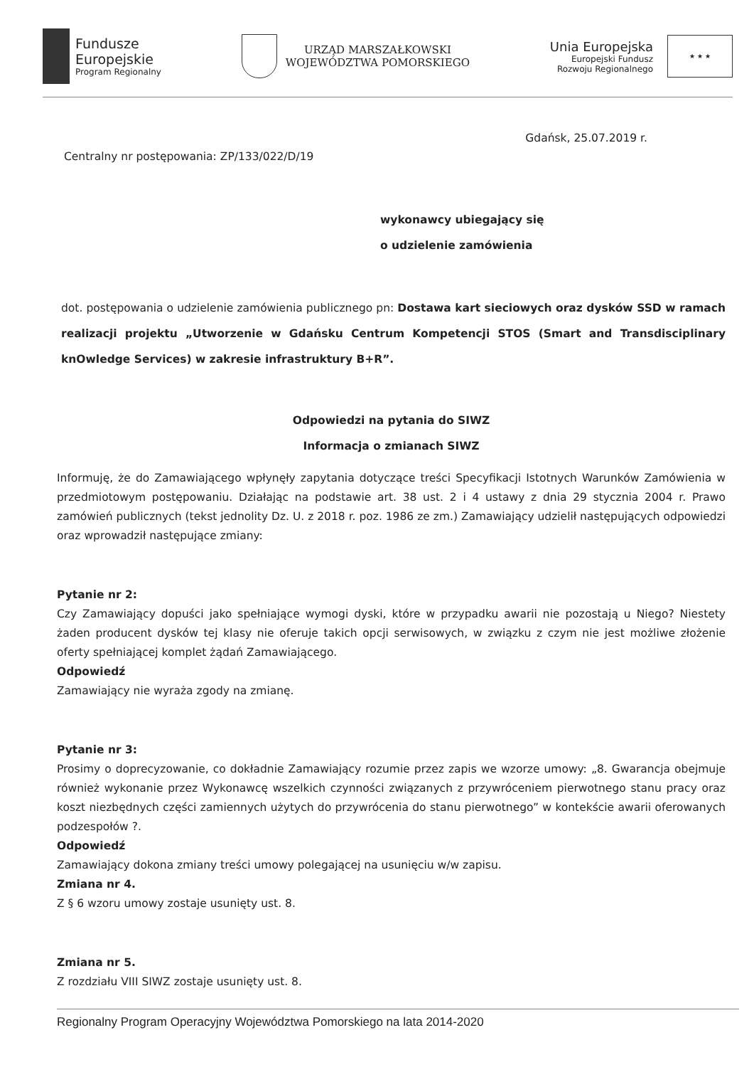Fundusze
Europejskie
Program Regionalny
URZĄD MARSZAŁKOWSKI
WOJEWÓDZTWA POMORSKIEGO
Unia Europejska
Europejski Fundusz
Rozwoju Regionalnego
★ ★ ★
Gdańsk, 25.07.2019 r.
Centralny nr postępowania: ZP/133/022/D/19
wykonawcy ubiegający się
o udzielenie zamówienia
dot. postępowania o udzielenie zamówienia publicznego pn: Dostawa kart sieciowych oraz dysków SSD w ramach realizacji projektu „Utworzenie w Gdańsku Centrum Kompetencji STOS (Smart and Transdisciplinary knOwledge Services) w zakresie infrastruktury B+R”.
Odpowiedzi na pytania do SIWZ
Informacja o zmianach SIWZ
Informuję, że do Zamawiającego wpłynęły zapytania dotyczące treści Specyfikacji Istotnych Warunków Zamówienia w przedmiotowym postępowaniu. Działając na podstawie art. 38 ust. 2 i 4 ustawy z dnia 29 stycznia 2004 r. Prawo zamówień publicznych (tekst jednolity Dz. U. z 2018 r. poz. 1986 ze zm.) Zamawiający udzielił następujących odpowiedzi oraz wprowadził następujące zmiany:
Pytanie nr 2:
Czy Zamawiający dopuści jako spełniające wymogi dyski, które w przypadku awarii nie pozostają u Niego? Niestety żaden producent dysków tej klasy nie oferuje takich opcji serwisowych, w związku z czym nie jest możliwe złożenie oferty spełniającej komplet żądań Zamawiającego.
Odpowiedź
Zamawiający nie wyraża zgody na zmianę.
Pytanie nr 3:
Prosimy o doprecyzowanie, co dokładnie Zamawiający rozumie przez zapis we wzorze umowy: „8. Gwarancja obejmuje również wykonanie przez Wykonawcę wszelkich czynności związanych z przywróceniem pierwotnego stanu pracy oraz koszt niezbędnych części zamiennych użytych do przywrócenia do stanu pierwotnego” w kontekście awarii oferowanych podzespołów ?.
Odpowiedź
Zamawiający dokona zmiany treści umowy polegającej na usunięciu w/w zapisu.
Zmiana nr 4.
Z § 6 wzoru umowy zostaje usunięty ust. 8.
Zmiana nr 5.
Z rozdziału VIII SIWZ zostaje usunięty ust. 8.
Regionalny Program Operacyjny Województwa Pomorskiego na lata 2014-2020